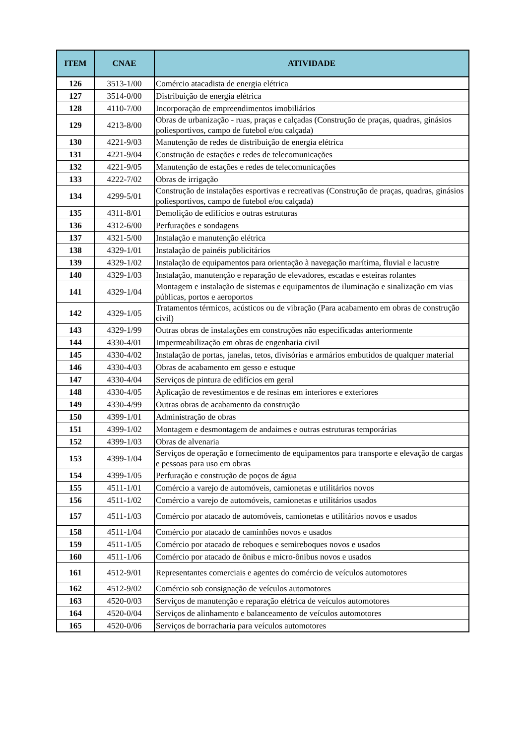| ITEM | CNAE | ATIVIDADE |
| --- | --- | --- |
| 126 | 3513-1/00 | Comércio atacadista de energia elétrica |
| 127 | 3514-0/00 | Distribuição de energia elétrica |
| 128 | 4110-7/00 | Incorporação de empreendimentos imobiliários |
| 129 | 4213-8/00 | Obras de urbanização - ruas, praças e calçadas (Construção de praças, quadras, ginásios poliesportivos, campo de futebol e/ou calçada) |
| 130 | 4221-9/03 | Manutenção de redes de distribuição de energia elétrica |
| 131 | 4221-9/04 | Construção de estações e redes de telecomunicações |
| 132 | 4221-9/05 | Manutenção de estações e redes de telecomunicações |
| 133 | 4222-7/02 | Obras de irrigação |
| 134 | 4299-5/01 | Construção de instalações esportivas e recreativas (Construção de praças, quadras, ginásios poliesportivos, campo de futebol e/ou calçada) |
| 135 | 4311-8/01 | Demolição de edifícios e outras estruturas |
| 136 | 4312-6/00 | Perfurações e sondagens |
| 137 | 4321-5/00 | Instalação e manutenção elétrica |
| 138 | 4329-1/01 | Instalação de painéis publicitários |
| 139 | 4329-1/02 | Instalação de equipamentos para orientação à navegação marítima, fluvial e lacustre |
| 140 | 4329-1/03 | Instalação, manutenção e reparação de elevadores, escadas e esteiras rolantes |
| 141 | 4329-1/04 | Montagem e instalação de sistemas e equipamentos de iluminação e sinalização em vias públicas, portos e aeroportos |
| 142 | 4329-1/05 | Tratamentos térmicos, acústicos ou de vibração (Para acabamento em obras de construção civil) |
| 143 | 4329-1/99 | Outras obras de instalações em construções não especificadas anteriormente |
| 144 | 4330-4/01 | Impermeabilização em obras de engenharia civil |
| 145 | 4330-4/02 | Instalação de portas, janelas, tetos, divisórias e armários embutidos de qualquer material |
| 146 | 4330-4/03 | Obras de acabamento em gesso e estuque |
| 147 | 4330-4/04 | Serviços de pintura de edifícios em geral |
| 148 | 4330-4/05 | Aplicação de revestimentos e de resinas em interiores e exteriores |
| 149 | 4330-4/99 | Outras obras de acabamento da construção |
| 150 | 4399-1/01 | Administração de obras |
| 151 | 4399-1/02 | Montagem e desmontagem de andaimes e outras estruturas temporárias |
| 152 | 4399-1/03 | Obras de alvenaria |
| 153 | 4399-1/04 | Serviços de operação e fornecimento de equipamentos para transporte e elevação de cargas e pessoas para uso em obras |
| 154 | 4399-1/05 | Perfuração e construção de poços de água |
| 155 | 4511-1/01 | Comércio a varejo de automóveis, camionetas e utilitários novos |
| 156 | 4511-1/02 | Comércio a varejo de automóveis, camionetas e utilitários usados |
| 157 | 4511-1/03 | Comércio por atacado de automóveis, camionetas e utilitários novos e usados |
| 158 | 4511-1/04 | Comércio por atacado de caminhões novos e usados |
| 159 | 4511-1/05 | Comércio por atacado de reboques e semireboques novos e usados |
| 160 | 4511-1/06 | Comércio por atacado de ônibus e micro-ônibus novos e usados |
| 161 | 4512-9/01 | Representantes comerciais e agentes do comércio de veículos automotores |
| 162 | 4512-9/02 | Comércio sob consignação de veículos automotores |
| 163 | 4520-0/03 | Serviços de manutenção e reparação elétrica de veículos automotores |
| 164 | 4520-0/04 | Serviços de alinhamento e balanceamento de veículos automotores |
| 165 | 4520-0/06 | Serviços de borracharia para veículos automotores |